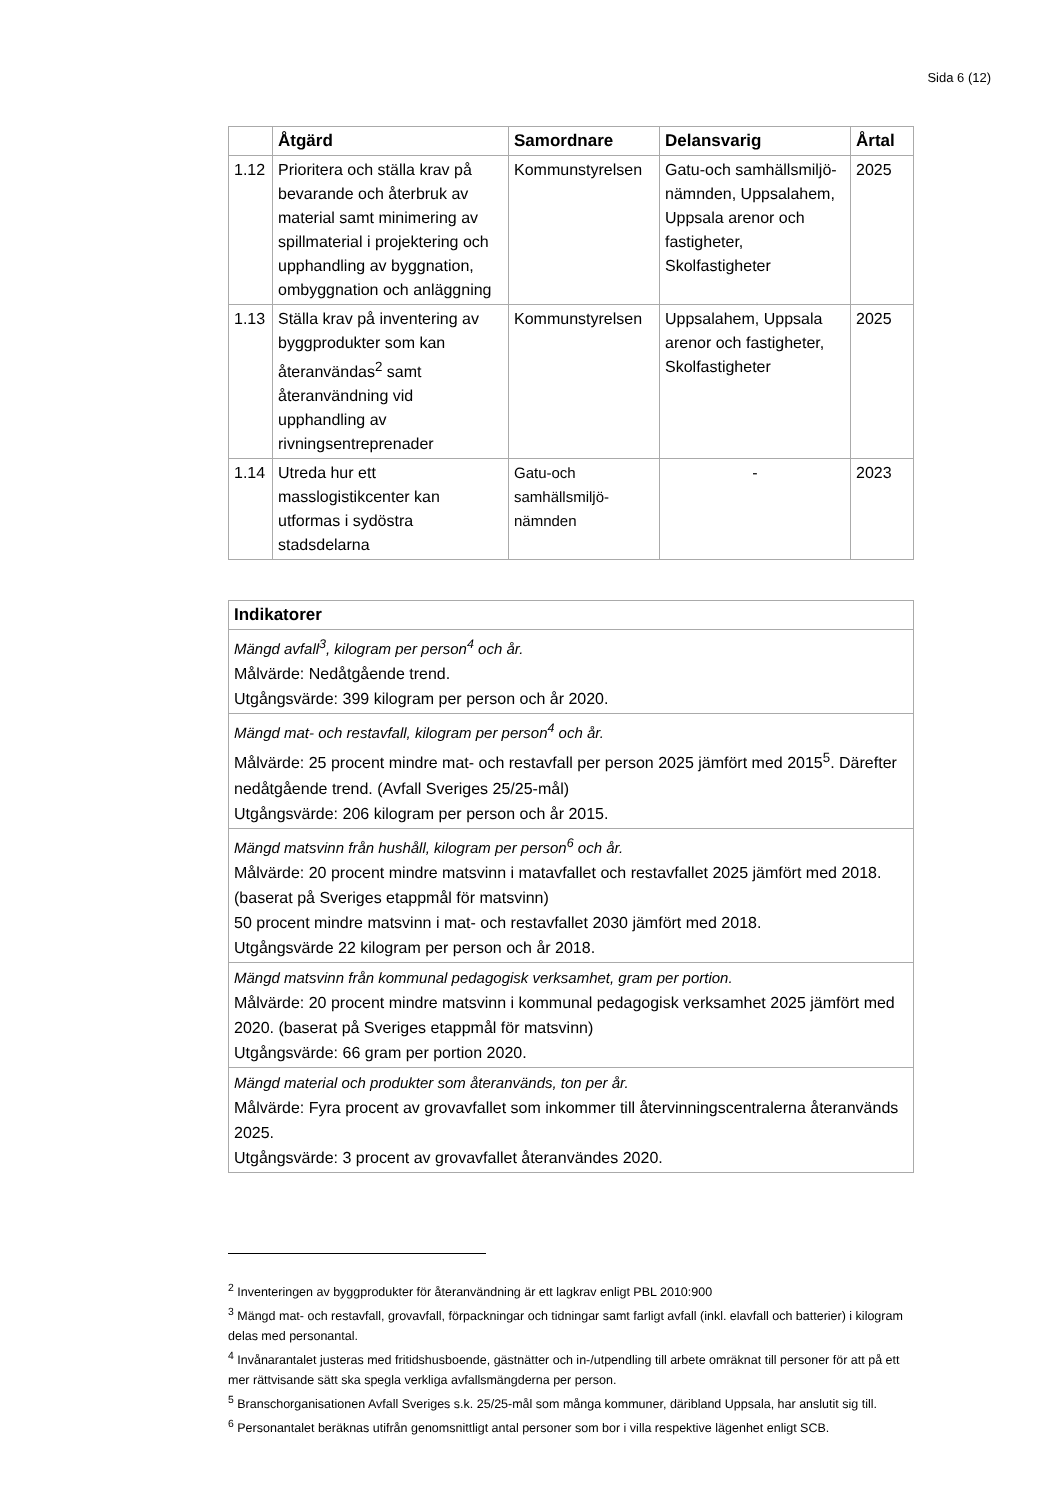Sida 6 (12)
| | Åtgärd | Samordnare | Delansvarig | Årtal |
| --- | --- | --- | --- | --- |
| 1.12 | Prioritera och ställa krav på bevarande och återbruk av material samt minimering av spillmaterial i projektering och upphandling av byggnation, ombyggnation och anläggning | Kommunstyrelsen | Gatu-och samhällsmiljö-nämnden, Uppsalahem, Uppsala arenor och fastigheter, Skolfastigheter | 2025 |
| 1.13 | Ställa krav på inventering av byggprodukter som kan återanvändas<sup>2</sup> samt återanvändning vid upphandling av rivningsentreprenader | Kommunstyrelsen | Uppsalahem, Uppsala arenor och fastigheter, Skolfastigheter | 2025 |
| 1.14 | Utreda hur ett masslogistikcenter kan utformas i sydöstra stadsdelarna | Gatu-och samhällsmiljö-nämnden | - | 2023 |
| Indikatorer |
| --- |
| Mängd avfall<sup>3</sup>, kilogram per person<sup>4</sup> och år. Målvärde: Nedåtgående trend. Utgångsvärde: 399 kilogram per person och år 2020. |
| Mängd mat- och restavfall, kilogram per person<sup>4</sup> och år. Målvärde: 25 procent mindre mat- och restavfall per person 2025 jämfört med 2015<sup>5</sup>. Därefter nedåtgående trend. (Avfall Sveriges 25/25-mål) Utgångsvärde: 206 kilogram per person och år 2015. |
| Mängd matsvinn från hushåll, kilogram per person<sup>6</sup> och år. Målvärde: 20 procent mindre matsvinn i matavfallet och restavfallet 2025 jämfört med 2018. (baserat på Sveriges etappmål för matsvinn) 50 procent mindre matsvinn i mat- och restavfallet 2030 jämfört med 2018. Utgångsvärde 22 kilogram per person och år 2018. |
| Mängd matsvinn från kommunal pedagogisk verksamhet, gram per portion. Målvärde: 20 procent mindre matsvinn i kommunal pedagogisk verksamhet 2025 jämfört med 2020. (baserat på Sveriges etappmål för matsvinn) Utgångsvärde: 66 gram per portion 2020. |
| Mängd material och produkter som återanvänds, ton per år. Målvärde: Fyra procent av grovavfallet som inkommer till återvinningscentralerna återanvänds 2025. Utgångsvärde: 3 procent av grovavfallet återanvändes 2020. |
<sup>2</sup> Inventeringen av byggprodukter för återanvändning är ett lagkrav enligt PBL 2010:900
<sup>3</sup> Mängd mat- och restavfall, grovavfall, förpackningar och tidningar samt farligt avfall (inkl. elavfall och batterier) i kilogram delas med personantal.
<sup>4</sup> Invånarantalet justeras med fritidshusboende, gästnätter och in-/utpendling till arbete omräknat till personer för att på ett mer rättvisande sätt ska spegla verkliga avfallsmängderna per person.
<sup>5</sup> Branschorganisationen Avfall Sveriges s.k. 25/25-mål som många kommuner, däribland Uppsala, har anslutit sig till.
<sup>6</sup> Personantalet beräknas utifrån genomsnittligt antal personer som bor i villa respektive lägenhet enligt SCB.